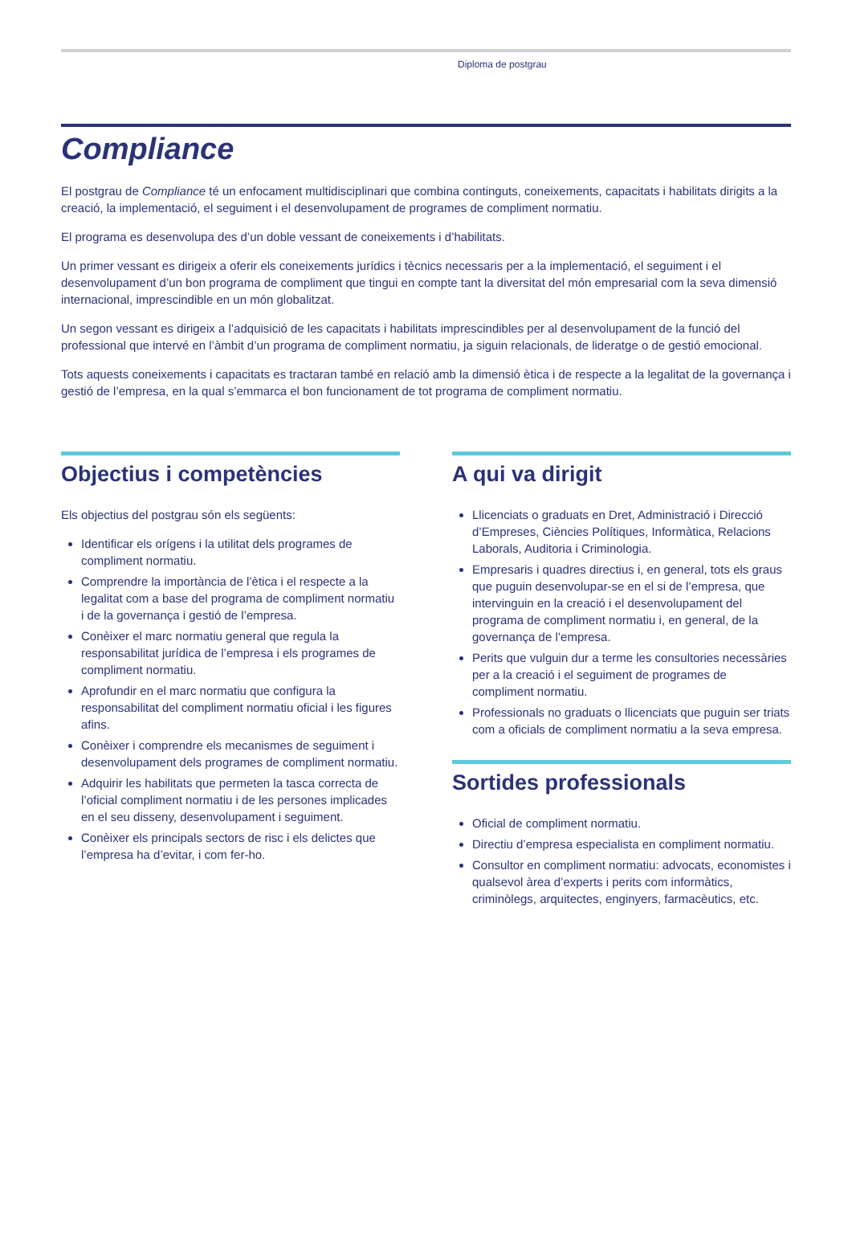Diploma de postgrau
Compliance
El postgrau de Compliance té un enfocament multidisciplinari que combina continguts, coneixements, capacitats i habilitats dirigits a la creació, la implementació, el seguiment i el desenvolupament de programes de compliment normatiu.
El programa es desenvolupa des d’un doble vessant de coneixements i d’habilitats.
Un primer vessant es dirigeix a oferir els coneixements jurídics i tècnics necessaris per a la implementació, el seguiment i el desenvolupament d’un bon programa de compliment que tingui en compte tant la diversitat del món empresarial com la seva dimensió internacional, imprescindible en un món globalitzat.
Un segon vessant es dirigeix a l’adquisició de les capacitats i habilitats imprescindibles per al desenvolupament de la funció del professional que intervé en l’àmbit d’un programa de compliment normatiu, ja siguin relacionals, de lideratge o de gestió emocional.
Tots aquests coneixements i capacitats es tractaran també en relació amb la dimensió ètica i de respecte a la legalitat de la governança i gestió de l’empresa, en la qual s’emmarca el bon funcionament de tot programa de compliment normatiu.
Objectius i competències
Els objectius del postgrau són els següents:
Identificar els orígens i la utilitat dels programes de compliment normatiu.
Comprendre la importància de l’ètica i el respecte a la legalitat com a base del programa de compliment normatiu i de la governança i gestió de l’empresa.
Conèixer el marc normatiu general que regula la responsabilitat jurídica de l’empresa i els programes de compliment normatiu.
Aprofundir en el marc normatiu que configura la responsabilitat del compliment normatiu oficial i les figures afins.
Conèixer i comprendre els mecanismes de seguiment i desenvolupament dels programes de compliment normatiu.
Adquirir les habilitats que permeten la tasca correcta de l’oficial compliment normatiu i de les persones implicades en el seu disseny, desenvolupament i seguiment.
Conèixer els principals sectors de risc i els delictes que l’empresa ha d’evitar, i com fer-ho.
A qui va dirigit
Llicenciats o graduats en Dret, Administració i Direcció d’Empreses, Ciències Polítiques, Informàtica, Relacions Laborals, Auditoria i Criminologia.
Empresaris i quadres directius i, en general, tots els graus que puguin desenvolupar-se en el si de l’empresa, que intervinguin en la creació i el desenvolupament del programa de compliment normatiu i, en general, de la governança de l’empresa.
Perits que vulguin dur a terme les consultories necessàries per a la creació i el seguiment de programes de compliment normatiu.
Professionals no graduats o llicenciats que puguin ser triats com a oficials de compliment normatiu a la seva empresa.
Sortides professionals
Oficial de compliment normatiu.
Directiu d’empresa especialista en compliment normatiu.
Consultor en compliment normatiu: advocats, economistes i qualsevol àrea d’experts i perits com informàtics, criminòlegs, arquitectes, enginyers, farmacèutics, etc.